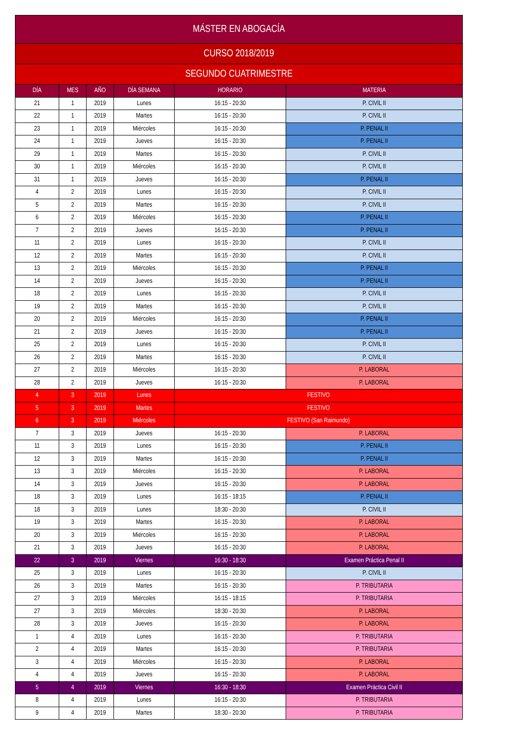| MÁSTER EN ABOGACÍA | | | | | |
| CURSO 2018/2019 | | | | | |
| SEGUNDO CUATRIMESTRE | | | | | |
| DÍA | MES | AÑO | DÍA SEMANA | HORARIO | MATERIA |
| 21 | 1 | 2019 | Lunes | 16:15 - 20:30 | P. CIVIL II |
| 22 | 1 | 2019 | Martes | 16:15 - 20:30 | P. CIVIL II |
| 23 | 1 | 2019 | Miércoles | 16:15 - 20:30 | P. PENAL II |
| 24 | 1 | 2019 | Jueves | 16:15 - 20:30 | P. PENAL II |
| 29 | 1 | 2019 | Martes | 16:15 - 20:30 | P. CIVIL II |
| 30 | 1 | 2019 | Miércoles | 16:15 - 20:30 | P. CIVIL II |
| 31 | 1 | 2019 | Jueves | 16:15 - 20:30 | P. PENAL II |
| 4 | 2 | 2019 | Lunes | 16:15 - 20:30 | P. CIVIL II |
| 5 | 2 | 2019 | Martes | 16:15 - 20:30 | P. CIVIL II |
| 6 | 2 | 2019 | Miércoles | 16:15 - 20:30 | P. PENAL II |
| 7 | 2 | 2019 | Jueves | 16:15 - 20:30 | P. PENAL II |
| 11 | 2 | 2019 | Lunes | 16:15 - 20:30 | P. CIVIL II |
| 12 | 2 | 2019 | Martes | 16:15 - 20:30 | P. CIVIL II |
| 13 | 2 | 2019 | Miércoles | 16:15 - 20:30 | P. PENAL II |
| 14 | 2 | 2019 | Jueves | 16:15 - 20:30 | P. PENAL II |
| 18 | 2 | 2019 | Lunes | 16:15 - 20:30 | P. CIVIL II |
| 19 | 2 | 2019 | Martes | 16:15 - 20:30 | P. CIVIL II |
| 20 | 2 | 2019 | Miércoles | 16:15 - 20:30 | P. PENAL II |
| 21 | 2 | 2019 | Jueves | 16:15 - 20:30 | P. PENAL II |
| 25 | 2 | 2019 | Lunes | 16:15 - 20:30 | P. CIVIL II |
| 26 | 2 | 2019 | Martes | 16:15 - 20:30 | P. CIVIL II |
| 27 | 2 | 2019 | Miércoles | 16:15 - 20:30 | P. LABORAL |
| 28 | 2 | 2019 | Jueves | 16:15 - 20:30 | P. LABORAL |
| 4 | 3 | 2019 | Lunes | FESTIVO | |
| 5 | 3 | 2019 | Martes | FESTIVO | |
| 6 | 3 | 2019 | Miércoles | FESTIVO (San Raimundo) | |
| 7 | 3 | 2019 | Jueves | 16:15 - 20:30 | P. LABORAL |
| 11 | 3 | 2019 | Lunes | 16:15 - 20:30 | P. PENAL II |
| 12 | 3 | 2019 | Martes | 16:15 - 20:30 | P. PENAL II |
| 13 | 3 | 2019 | Miércoles | 16:15 - 20:30 | P. LABORAL |
| 14 | 3 | 2019 | Jueves | 16:15 - 20:30 | P. LABORAL |
| 18 | 3 | 2019 | Lunes | 16:15 - 18:15 | P. PENAL II |
| 18 | 3 | 2019 | Lunes | 18:30 - 20:30 | P. CIVIL II |
| 19 | 3 | 2019 | Martes | 16:15 - 20:30 | P. LABORAL |
| 20 | 3 | 2019 | Miércoles | 16:15 - 20:30 | P. LABORAL |
| 21 | 3 | 2019 | Jueves | 16:15 - 20:30 | P. LABORAL |
| 22 | 3 | 2019 | Viernes | 16:30 - 18:30 | Examen Práctica Penal II |
| 25 | 3 | 2019 | Lunes | 16:15 - 20:30 | P. CIVIL II |
| 26 | 3 | 2019 | Martes | 16:15 - 20:30 | P. TRIBUTARIA |
| 27 | 3 | 2019 | Miércoles | 16:15 - 18:15 | P. TRIBUTARIA |
| 27 | 3 | 2019 | Miércoles | 18:30 - 20:30 | P. LABORAL |
| 28 | 3 | 2019 | Jueves | 16:15 - 20:30 | P. LABORAL |
| 1 | 4 | 2019 | Lunes | 16:15 - 20:30 | P. TRIBUTARIA |
| 2 | 4 | 2019 | Martes | 16:15 - 20:30 | P. TRIBUTARIA |
| 3 | 4 | 2019 | Miércoles | 16:15 - 20:30 | P. LABORAL |
| 4 | 4 | 2019 | Jueves | 16:15 - 20:30 | P. LABORAL |
| 5 | 4 | 2019 | Viernes | 16:30 - 18:30 | Examen Práctica Civil II |
| 8 | 4 | 2019 | Lunes | 16:15 - 20:30 | P. TRIBUTARIA |
| 9 | 4 | 2019 | Martes | 18:30 - 20:30 | P. TRIBUTARIA |